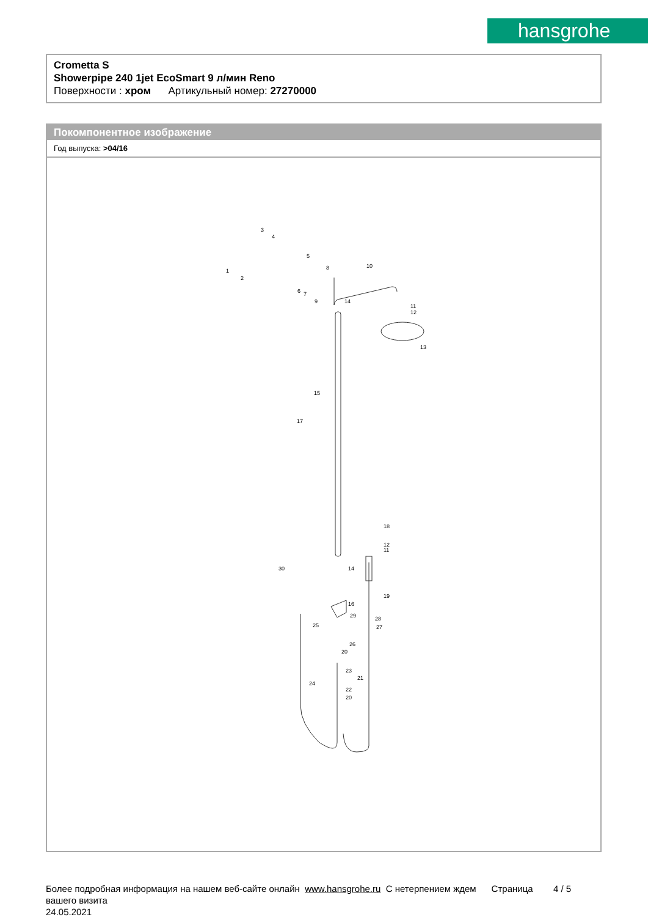hansgrohe
Crometta S
Showerpipe 240 1jet EcoSmart 9 л/мин Reno
Поверхности : хром Артикульный номер: 27270000
Покомпонентное изображение
Год выпуска: >04/16
3
4
5
1
2
8
10
14
11
12
13
15
17
18
12
11
30
14
19
16
29
28
27
25
26
20
23
21
24
22
20
6
7
9
Более подробная информация на нашем веб-сайте онлайн www.hansgrohe.ru С нетерпением ждем Страница 4 / 5
вашего визита
24.05.2021